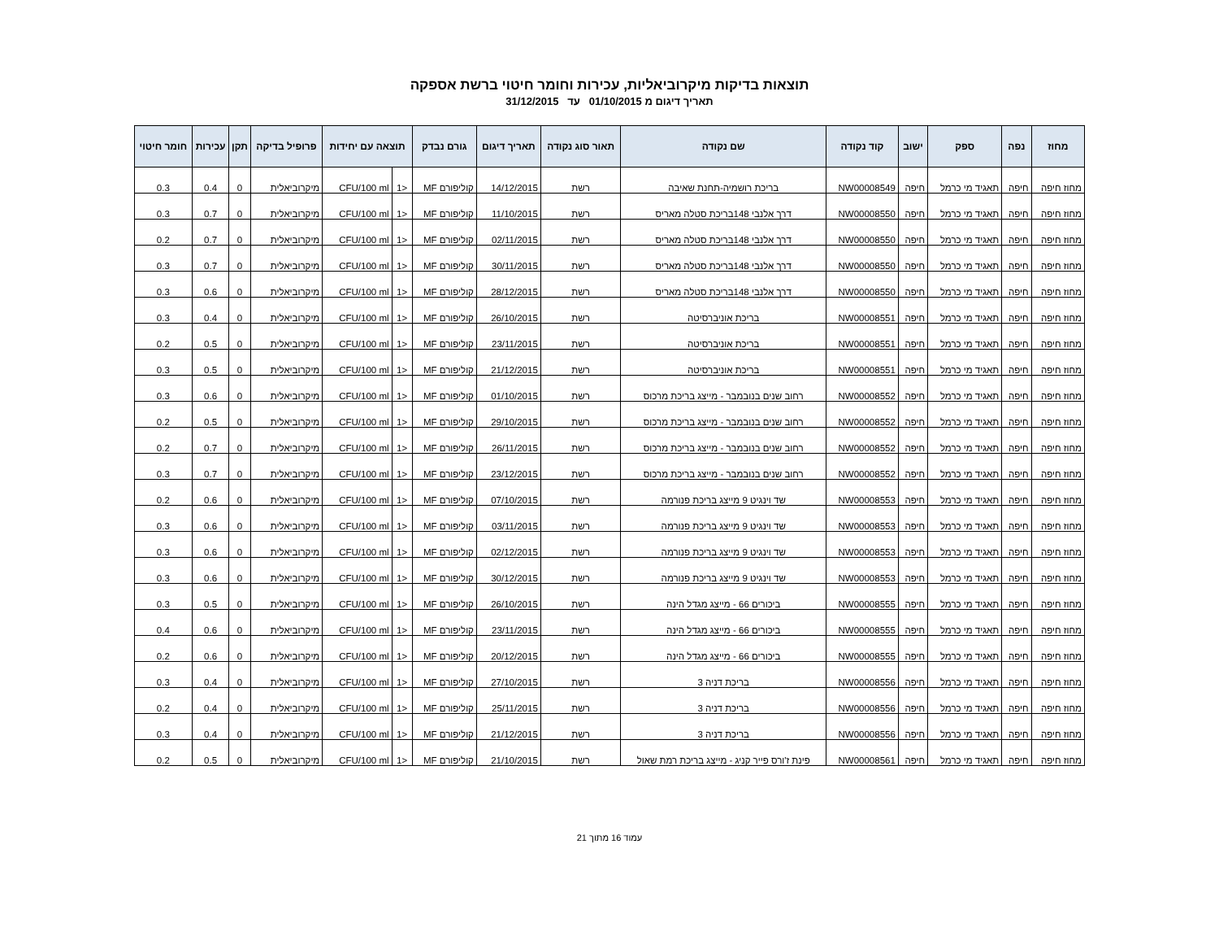תוצאות בדיקות מיקרוביאליות, עכירות וחומר חיטוי ברשת אספקה
תאריך דיגום מ 01/10/2015 עד 31/12/2015
| מחוז | נפה | ספק | ישוב | קוד נקודה | שם נקודה | תאור סוג נקודה | תאריך דיגום | גורם נבדק | תוצאה עם יחידות | | פרופיל בדיקה | תקן | עכירות | חומר חיטוי |
| --- | --- | --- | --- | --- | --- | --- | --- | --- | --- | --- | --- | --- | --- | --- |
| מחוז חיפה | חיפה | תאגיד מי כרמל | חיפה | NW00008549 | בריכת רושמיה-תחנת שאיבה | רשת | 14/12/2015 | קוליפורם MF | <1 | CFU/100 ml | מיקרוביאלית | 0 | 0.4 | 0.3 |
| מחוז חיפה | חיפה | תאגיד מי כרמל | חיפה | NW00008550 | דרך אלנבי 148בריכת סטלה מאריס | רשת | 11/10/2015 | קוליפורם MF | <1 | CFU/100 ml | מיקרוביאלית | 0 | 0.7 | 0.3 |
| מחוז חיפה | חיפה | תאגיד מי כרמל | חיפה | NW00008550 | דרך אלנבי 148בריכת סטלה מאריס | רשת | 02/11/2015 | קוליפורם MF | <1 | CFU/100 ml | מיקרוביאלית | 0 | 0.7 | 0.2 |
| מחוז חיפה | חיפה | תאגיד מי כרמל | חיפה | NW00008550 | דרך אלנבי 148בריכת סטלה מאריס | רשת | 30/11/2015 | קוליפורם MF | <1 | CFU/100 ml | מיקרוביאלית | 0 | 0.7 | 0.3 |
| מחוז חיפה | חיפה | תאגיד מי כרמל | חיפה | NW00008550 | דרך אלנבי 148בריכת סטלה מאריס | רשת | 28/12/2015 | קוליפורם MF | <1 | CFU/100 ml | מיקרוביאלית | 0 | 0.6 | 0.3 |
| מחוז חיפה | חיפה | תאגיד מי כרמל | חיפה | NW00008551 | בריכת אוניברסיטה | רשת | 26/10/2015 | קוליפורם MF | <1 | CFU/100 ml | מיקרוביאלית | 0 | 0.4 | 0.3 |
| מחוז חיפה | חיפה | תאגיד מי כרמל | חיפה | NW00008551 | בריכת אוניברסיטה | רשת | 23/11/2015 | קוליפורם MF | <1 | CFU/100 ml | מיקרוביאלית | 0 | 0.5 | 0.2 |
| מחוז חיפה | חיפה | תאגיד מי כרמל | חיפה | NW00008551 | בריכת אוניברסיטה | רשת | 21/12/2015 | קוליפורם MF | <1 | CFU/100 ml | מיקרוביאלית | 0 | 0.5 | 0.3 |
| מחוז חיפה | חיפה | תאגיד מי כרמל | חיפה | NW00008552 | רחוב שנים בנובמבר - מייצג בריכת מרכוס | רשת | 01/10/2015 | קוליפורם MF | <1 | CFU/100 ml | מיקרוביאלית | 0 | 0.6 | 0.3 |
| מחוז חיפה | חיפה | תאגיד מי כרמל | חיפה | NW00008552 | רחוב שנים בנובמבר - מייצג בריכת מרכוס | רשת | 29/10/2015 | קוליפורם MF | <1 | CFU/100 ml | מיקרוביאלית | 0 | 0.5 | 0.2 |
| מחוז חיפה | חיפה | תאגיד מי כרמל | חיפה | NW00008552 | רחוב שנים בנובמבר - מייצג בריכת מרכוס | רשת | 26/11/2015 | קוליפורם MF | <1 | CFU/100 ml | מיקרוביאלית | 0 | 0.7 | 0.2 |
| מחוז חיפה | חיפה | תאגיד מי כרמל | חיפה | NW00008552 | רחוב שנים בנובמבר - מייצג בריכת מרכוס | רשת | 23/12/2015 | קוליפורם MF | <1 | CFU/100 ml | מיקרוביאלית | 0 | 0.7 | 0.3 |
| מחוז חיפה | חיפה | תאגיד מי כרמל | חיפה | NW00008553 | שד וינגיט 9 מייצג בריכת פנורמה | רשת | 07/10/2015 | קוליפורם MF | <1 | CFU/100 ml | מיקרוביאלית | 0 | 0.6 | 0.2 |
| מחוז חיפה | חיפה | תאגיד מי כרמל | חיפה | NW00008553 | שד וינגיט 9 מייצג בריכת פנורמה | רשת | 03/11/2015 | קוליפורם MF | <1 | CFU/100 ml | מיקרוביאלית | 0 | 0.6 | 0.3 |
| מחוז חיפה | חיפה | תאגיד מי כרמל | חיפה | NW00008553 | שד וינגיט 9 מייצג בריכת פנורמה | רשת | 02/12/2015 | קוליפורם MF | <1 | CFU/100 ml | מיקרוביאלית | 0 | 0.6 | 0.3 |
| מחוז חיפה | חיפה | תאגיד מי כרמל | חיפה | NW00008553 | שד וינגיט 9 מייצג בריכת פנורמה | רשת | 30/12/2015 | קוליפורם MF | <1 | CFU/100 ml | מיקרוביאלית | 0 | 0.6 | 0.3 |
| מחוז חיפה | חיפה | תאגיד מי כרמל | חיפה | NW00008555 | ביכורים 66 - מייצג מגדל הינה | רשת | 26/10/2015 | קוליפורם MF | <1 | CFU/100 ml | מיקרוביאלית | 0 | 0.5 | 0.3 |
| מחוז חיפה | חיפה | תאגיד מי כרמל | חיפה | NW00008555 | ביכורים 66 - מייצג מגדל הינה | רשת | 23/11/2015 | קוליפורם MF | <1 | CFU/100 ml | מיקרוביאלית | 0 | 0.6 | 0.4 |
| מחוז חיפה | חיפה | תאגיד מי כרמל | חיפה | NW00008555 | ביכורים 66 - מייצג מגדל הינה | רשת | 20/12/2015 | קוליפורם MF | <1 | CFU/100 ml | מיקרוביאלית | 0 | 0.6 | 0.2 |
| מחוז חיפה | חיפה | תאגיד מי כרמל | חיפה | NW00008556 | בריכת דניה 3 | רשת | 27/10/2015 | קוליפורם MF | <1 | CFU/100 ml | מיקרוביאלית | 0 | 0.4 | 0.3 |
| מחוז חיפה | חיפה | תאגיד מי כרמל | חיפה | NW00008556 | בריכת דניה 3 | רשת | 25/11/2015 | קוליפורם MF | <1 | CFU/100 ml | מיקרוביאלית | 0 | 0.4 | 0.2 |
| מחוז חיפה | חיפה | תאגיד מי כרמל | חיפה | NW00008556 | בריכת דניה 3 | רשת | 21/12/2015 | קוליפורם MF | <1 | CFU/100 ml | מיקרוביאלית | 0 | 0.4 | 0.3 |
| מחוז חיפה | חיפה | תאגיד מי כרמל | חיפה | NW00008561 | פינת ז'ורס פייר קניג - מייצג בריכת רמת שאול | רשת | 21/10/2015 | קוליפורם MF | <1 | CFU/100 ml | מיקרוביאלית | 0 | 0.5 | 0.2 |
עמוד 16 מתוך 21